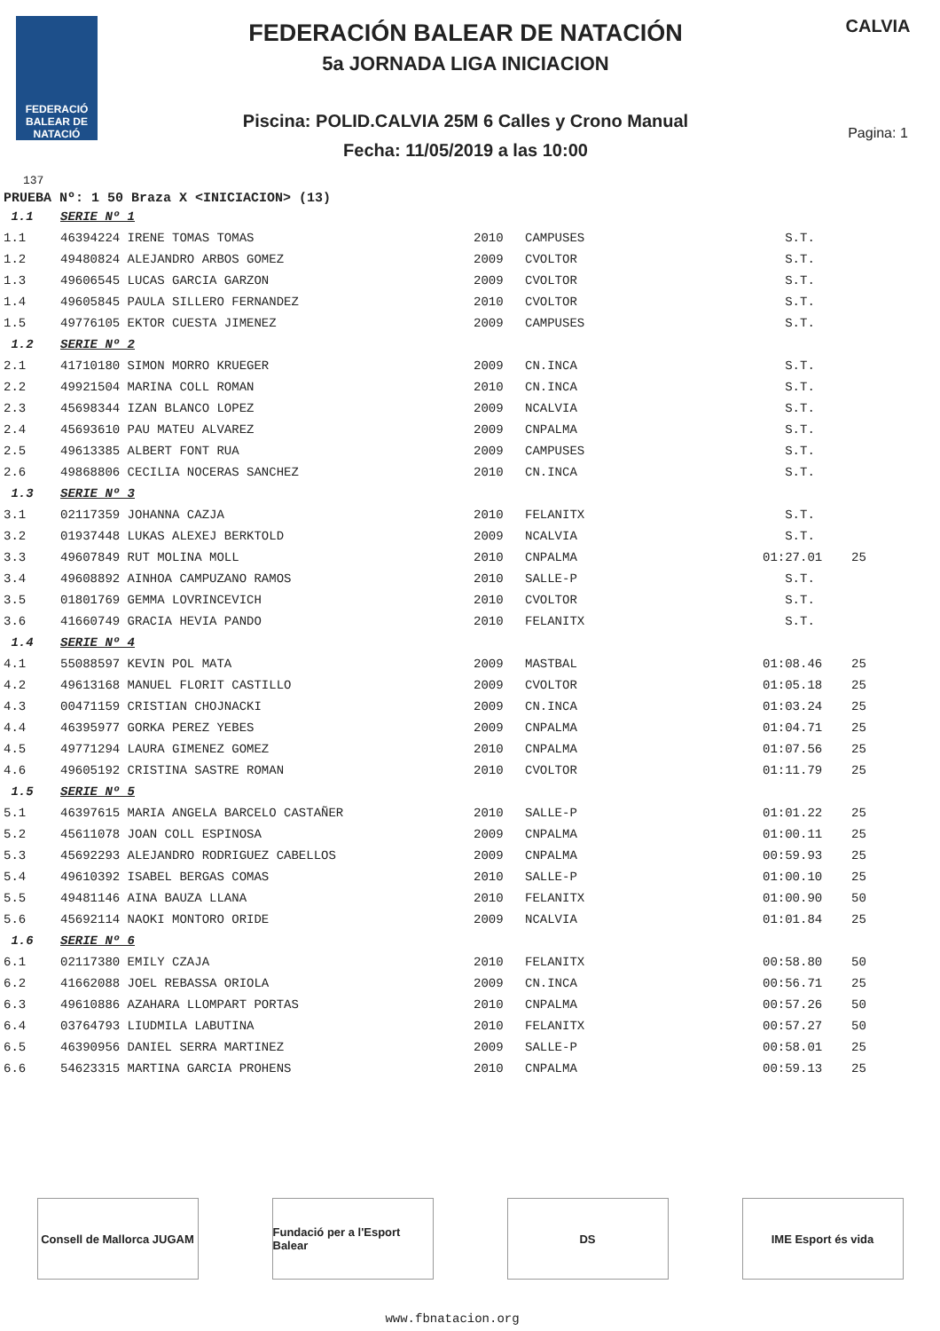FEDERACIÓ BALEAR DE NATACIÓ
FEDERACIÓN BALEAR DE NATACIÓN
5a JORNADA LIGA INICIACION
Piscina: POLID.CALVIA 25M 6 Calles y Crono Manual
Fecha: 11/05/2019 a las 10:00
CALVIA
Pagina: 1
137
PRUEBA Nº: 1 50 Braza X <INICIACION> (13)
| 1.1 | SERIE Nº 1 | | | | |
| 1.1 | 46394224 IRENE TOMAS TOMAS | 2010 | CAMPUSES | S.T. | |
| 1.2 | 49480824 ALEJANDRO ARBOS GOMEZ | 2009 | CVOLTOR | S.T. | |
| 1.3 | 49606545 LUCAS GARCIA GARZON | 2009 | CVOLTOR | S.T. | |
| 1.4 | 49605845 PAULA SILLERO FERNANDEZ | 2010 | CVOLTOR | S.T. | |
| 1.5 | 49776105 EKTOR CUESTA JIMENEZ | 2009 | CAMPUSES | S.T. | |
| 1.2 | SERIE Nº 2 | | | | |
| 2.1 | 41710180 SIMON MORRO KRUEGER | 2009 | CN.INCA | S.T. | |
| 2.2 | 49921504 MARINA COLL ROMAN | 2010 | CN.INCA | S.T. | |
| 2.3 | 45698344 IZAN BLANCO LOPEZ | 2009 | NCALVIA | S.T. | |
| 2.4 | 45693610 PAU MATEU ALVAREZ | 2009 | CNPALMA | S.T. | |
| 2.5 | 49613385 ALBERT FONT RUA | 2009 | CAMPUSES | S.T. | |
| 2.6 | 49868806 CECILIA NOCERAS SANCHEZ | 2010 | CN.INCA | S.T. | |
| 1.3 | SERIE Nº 3 | | | | |
| 3.1 | 02117359 JOHANNA CAZJA | 2010 | FELANITX | S.T. | |
| 3.2 | 01937448 LUKAS ALEXEJ BERKTOLD | 2009 | NCALVIA | S.T. | |
| 3.3 | 49607849 RUT MOLINA MOLL | 2010 | CNPALMA | 01:27.01 | 25 |
| 3.4 | 49608892 AINHOA CAMPUZANO RAMOS | 2010 | SALLE-P | S.T. | |
| 3.5 | 01801769 GEMMA LOVRINCEVICH | 2010 | CVOLTOR | S.T. | |
| 3.6 | 41660749 GRACIA HEVIA PANDO | 2010 | FELANITX | S.T. | |
| 1.4 | SERIE Nº 4 | | | | |
| 4.1 | 55088597 KEVIN POL MATA | 2009 | MASTBAL | 01:08.46 | 25 |
| 4.2 | 49613168 MANUEL FLORIT CASTILLO | 2009 | CVOLTOR | 01:05.18 | 25 |
| 4.3 | 00471159 CRISTIAN CHOJNACKI | 2009 | CN.INCA | 01:03.24 | 25 |
| 4.4 | 46395977 GORKA PEREZ YEBES | 2009 | CNPALMA | 01:04.71 | 25 |
| 4.5 | 49771294 LAURA GIMENEZ GOMEZ | 2010 | CNPALMA | 01:07.56 | 25 |
| 4.6 | 49605192 CRISTINA SASTRE ROMAN | 2010 | CVOLTOR | 01:11.79 | 25 |
| 1.5 | SERIE Nº 5 | | | | |
| 5.1 | 46397615 MARIA ANGELA BARCELO CASTAÑER | 2010 | SALLE-P | 01:01.22 | 25 |
| 5.2 | 45611078 JOAN COLL ESPINOSA | 2009 | CNPALMA | 01:00.11 | 25 |
| 5.3 | 45692293 ALEJANDRO RODRIGUEZ CABELLOS | 2009 | CNPALMA | 00:59.93 | 25 |
| 5.4 | 49610392 ISABEL BERGAS COMAS | 2010 | SALLE-P | 01:00.10 | 25 |
| 5.5 | 49481146 AINA BAUZA LLANA | 2010 | FELANITX | 01:00.90 | 50 |
| 5.6 | 45692114 NAOKI MONTORO ORIDE | 2009 | NCALVIA | 01:01.84 | 25 |
| 1.6 | SERIE Nº 6 | | | | |
| 6.1 | 02117380 EMILY CZAJA | 2010 | FELANITX | 00:58.80 | 50 |
| 6.2 | 41662088 JOEL REBASSA ORIOLA | 2009 | CN.INCA | 00:56.71 | 25 |
| 6.3 | 49610886 AZAHARA LLOMPART PORTAS | 2010 | CNPALMA | 00:57.26 | 50 |
| 6.4 | 03764793 LIUDMILA LABUTINA | 2010 | FELANITX | 00:57.27 | 50 |
| 6.5 | 46390956 DANIEL SERRA MARTINEZ | 2009 | SALLE-P | 00:58.01 | 25 |
| 6.6 | 54623315 MARTINA GARCIA PROHENS | 2010 | CNPALMA | 00:59.13 | 25 |
Consell de Mallorca JUGAM
Fundació per a l'Esport Balear
DS IME Esport és vida
www.fbnatacion.org